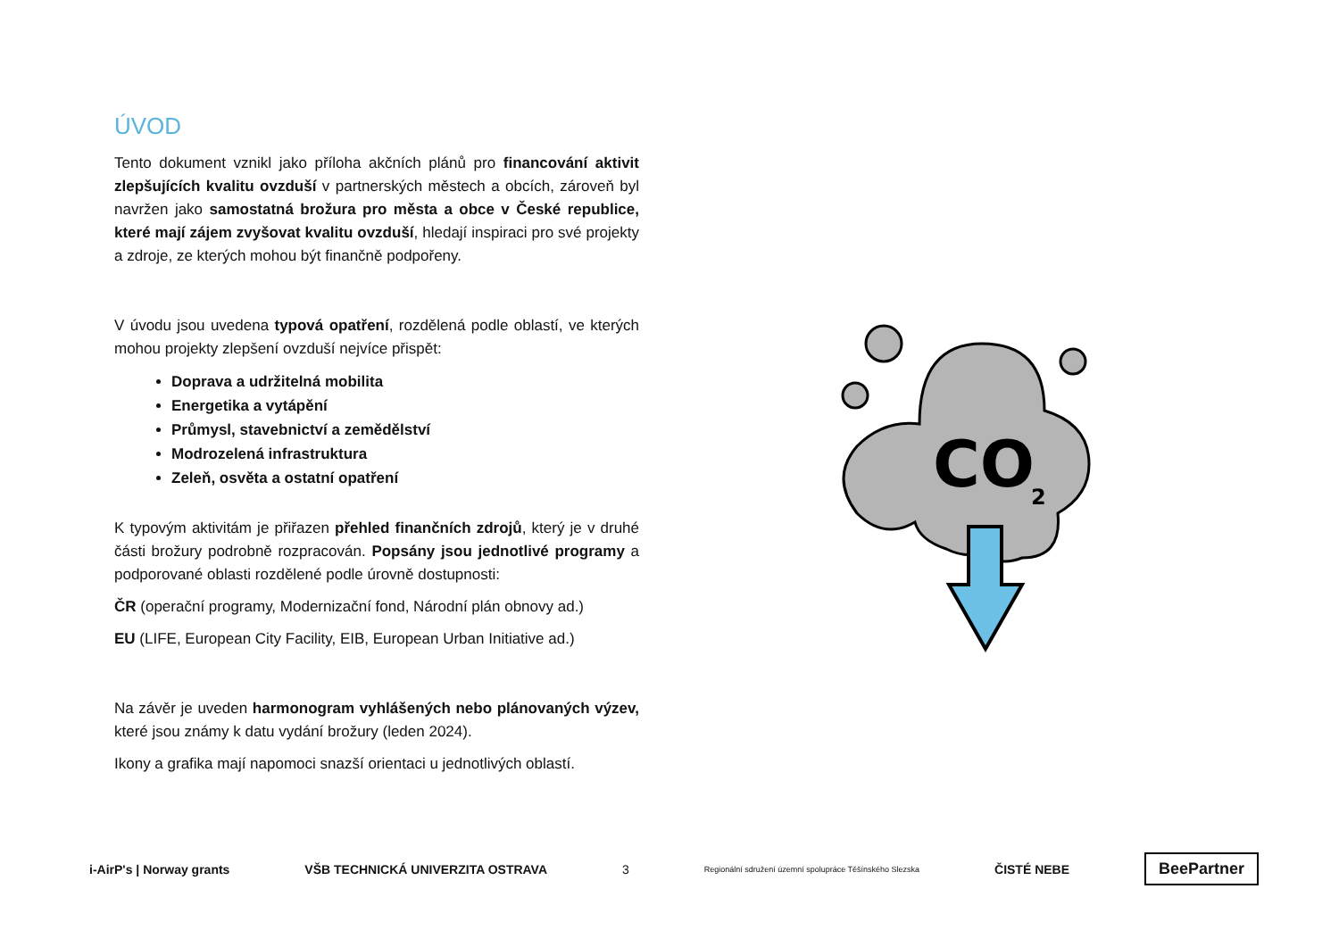ÚVOD
Tento dokument vznikl jako příloha akčních plánů pro financování aktivit zlepšujících kvalitu ovzduší v partnerských městech a obcích, zároveň byl navržen jako samostatná brožura pro města a obce v České republice, které mají zájem zvyšovat kvalitu ovzduší, hledají inspiraci pro své projekty a zdroje, ze kterých mohou být finančně podpořeny.
V úvodu jsou uvedena typová opatření, rozdělená podle oblastí, ve kterých mohou projekty zlepšení ovzduší nejvíce přispět:
Doprava a udržitelná mobilita
Energetika a vytápění
Průmysl, stavebnictví a zemědělství
Modrozelená infrastruktura
Zeleň, osvěta a ostatní opatření
K typovým aktivitám je přiřazen přehled finančních zdrojů, který je v druhé části brožury podrobně rozpracován. Popsány jsou jednotlivé programy a podporované oblasti rozdělené podle úrovně dostupnosti:
ČR (operační programy, Modernizační fond, Národní plán obnovy ad.)
EU (LIFE, European City Facility, EIB, European Urban Initiative ad.)
Na závěr je uveden harmonogram vyhlášených nebo plánovaných výzev, které jsou známy k datu vydání brožury (leden 2024).
Ikony a grafika mají napomoci snazší orientaci u jednotlivých oblastí.
CO
2
i-AirP's | Norway grants VŠB TECHNICKÁ UNIVERZITA OSTRAVA 3 Regionální sdružení územní spolupráce Těšínského Slezska ČISTÉ NEBE BeePartner